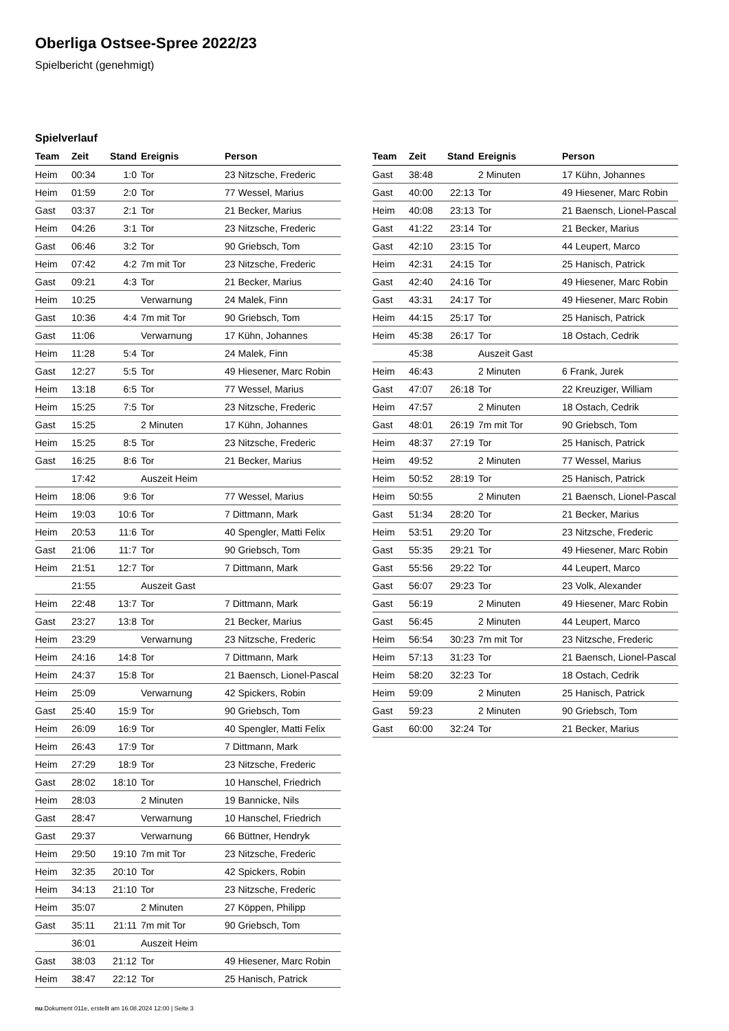Oberliga Ostsee-Spree 2022/23
Spielbericht (genehmigt)
Spielverlauf
| Team | Zeit | Stand | Ereignis | Person |
| --- | --- | --- | --- | --- |
| Heim | 00:34 | 1:0 | Tor | 23 Nitzsche, Frederic |
| Heim | 01:59 | 2:0 | Tor | 77 Wessel, Marius |
| Gast | 03:37 | 2:1 | Tor | 21 Becker, Marius |
| Heim | 04:26 | 3:1 | Tor | 23 Nitzsche, Frederic |
| Gast | 06:46 | 3:2 | Tor | 90 Griebsch, Tom |
| Heim | 07:42 | 4:2 | 7m mit Tor | 23 Nitzsche, Frederic |
| Gast | 09:21 | 4:3 | Tor | 21 Becker, Marius |
| Heim | 10:25 | | Verwarnung | 24 Malek, Finn |
| Gast | 10:36 | 4:4 | 7m mit Tor | 90 Griebsch, Tom |
| Gast | 11:06 | | Verwarnung | 17 Kühn, Johannes |
| Heim | 11:28 | 5:4 | Tor | 24 Malek, Finn |
| Gast | 12:27 | 5:5 | Tor | 49 Hiesener, Marc Robin |
| Heim | 13:18 | 6:5 | Tor | 77 Wessel, Marius |
| Heim | 15:25 | 7:5 | Tor | 23 Nitzsche, Frederic |
| Gast | 15:25 | | 2 Minuten | 17 Kühn, Johannes |
| Heim | 15:25 | 8:5 | Tor | 23 Nitzsche, Frederic |
| Gast | 16:25 | 8:6 | Tor | 21 Becker, Marius |
| | 17:42 | | Auszeit Heim | |
| Heim | 18:06 | 9:6 | Tor | 77 Wessel, Marius |
| Heim | 19:03 | 10:6 | Tor | 7 Dittmann, Mark |
| Heim | 20:53 | 11:6 | Tor | 40 Spengler, Matti Felix |
| Gast | 21:06 | 11:7 | Tor | 90 Griebsch, Tom |
| Heim | 21:51 | 12:7 | Tor | 7 Dittmann, Mark |
| | 21:55 | | Auszeit Gast | |
| Heim | 22:48 | 13:7 | Tor | 7 Dittmann, Mark |
| Gast | 23:27 | 13:8 | Tor | 21 Becker, Marius |
| Heim | 23:29 | | Verwarnung | 23 Nitzsche, Frederic |
| Heim | 24:16 | 14:8 | Tor | 7 Dittmann, Mark |
| Heim | 24:37 | 15:8 | Tor | 21 Baensch, Lionel-Pascal |
| Heim | 25:09 | | Verwarnung | 42 Spickers, Robin |
| Gast | 25:40 | 15:9 | Tor | 90 Griebsch, Tom |
| Heim | 26:09 | 16:9 | Tor | 40 Spengler, Matti Felix |
| Heim | 26:43 | 17:9 | Tor | 7 Dittmann, Mark |
| Heim | 27:29 | 18:9 | Tor | 23 Nitzsche, Frederic |
| Gast | 28:02 | 18:10 | Tor | 10 Hanschel, Friedrich |
| Heim | 28:03 | | 2 Minuten | 19 Bannicke, Nils |
| Gast | 28:47 | | Verwarnung | 10 Hanschel, Friedrich |
| Gast | 29:37 | | Verwarnung | 66 Büttner, Hendryk |
| Heim | 29:50 | 19:10 | 7m mit Tor | 23 Nitzsche, Frederic |
| Heim | 32:35 | 20:10 | Tor | 42 Spickers, Robin |
| Heim | 34:13 | 21:10 | Tor | 23 Nitzsche, Frederic |
| Heim | 35:07 | | 2 Minuten | 27 Köppen, Philipp |
| Gast | 35:11 | 21:11 | 7m mit Tor | 90 Griebsch, Tom |
| | 36:01 | | Auszeit Heim | |
| Gast | 38:03 | 21:12 | Tor | 49 Hiesener, Marc Robin |
| Heim | 38:47 | 22:12 | Tor | 25 Hanisch, Patrick |
| Team | Zeit | Stand | Ereignis | Person |
| --- | --- | --- | --- | --- |
| Gast | 38:48 | | 2 Minuten | 17 Kühn, Johannes |
| Gast | 40:00 | 22:13 | Tor | 49 Hiesener, Marc Robin |
| Heim | 40:08 | 23:13 | Tor | 21 Baensch, Lionel-Pascal |
| Gast | 41:22 | 23:14 | Tor | 21 Becker, Marius |
| Gast | 42:10 | 23:15 | Tor | 44 Leupert, Marco |
| Heim | 42:31 | 24:15 | Tor | 25 Hanisch, Patrick |
| Gast | 42:40 | 24:16 | Tor | 49 Hiesener, Marc Robin |
| Gast | 43:31 | 24:17 | Tor | 49 Hiesener, Marc Robin |
| Heim | 44:15 | 25:17 | Tor | 25 Hanisch, Patrick |
| Heim | 45:38 | 26:17 | Tor | 18 Ostach, Cedrik |
| | 45:38 | | Auszeit Gast | |
| Heim | 46:43 | | 2 Minuten | 6 Frank, Jurek |
| Gast | 47:07 | 26:18 | Tor | 22 Kreuziger, William |
| Heim | 47:57 | | 2 Minuten | 18 Ostach, Cedrik |
| Gast | 48:01 | 26:19 | 7m mit Tor | 90 Griebsch, Tom |
| Heim | 48:37 | 27:19 | Tor | 25 Hanisch, Patrick |
| Heim | 49:52 | | 2 Minuten | 77 Wessel, Marius |
| Heim | 50:52 | 28:19 | Tor | 25 Hanisch, Patrick |
| Heim | 50:55 | | 2 Minuten | 21 Baensch, Lionel-Pascal |
| Gast | 51:34 | 28:20 | Tor | 21 Becker, Marius |
| Heim | 53:51 | 29:20 | Tor | 23 Nitzsche, Frederic |
| Gast | 55:35 | 29:21 | Tor | 49 Hiesener, Marc Robin |
| Gast | 55:56 | 29:22 | Tor | 44 Leupert, Marco |
| Gast | 56:07 | 29:23 | Tor | 23 Volk, Alexander |
| Gast | 56:19 | | 2 Minuten | 49 Hiesener, Marc Robin |
| Gast | 56:45 | | 2 Minuten | 44 Leupert, Marco |
| Heim | 56:54 | 30:23 | 7m mit Tor | 23 Nitzsche, Frederic |
| Heim | 57:13 | 31:23 | Tor | 21 Baensch, Lionel-Pascal |
| Heim | 58:20 | 32:23 | Tor | 18 Ostach, Cedrik |
| Heim | 59:09 | | 2 Minuten | 25 Hanisch, Patrick |
| Gast | 59:23 | | 2 Minuten | 90 Griebsch, Tom |
| Gast | 60:00 | 32:24 | Tor | 21 Becker, Marius |
nu.Dokument 011e, erstellt am 16.08.2024 12:00 | Seite 3